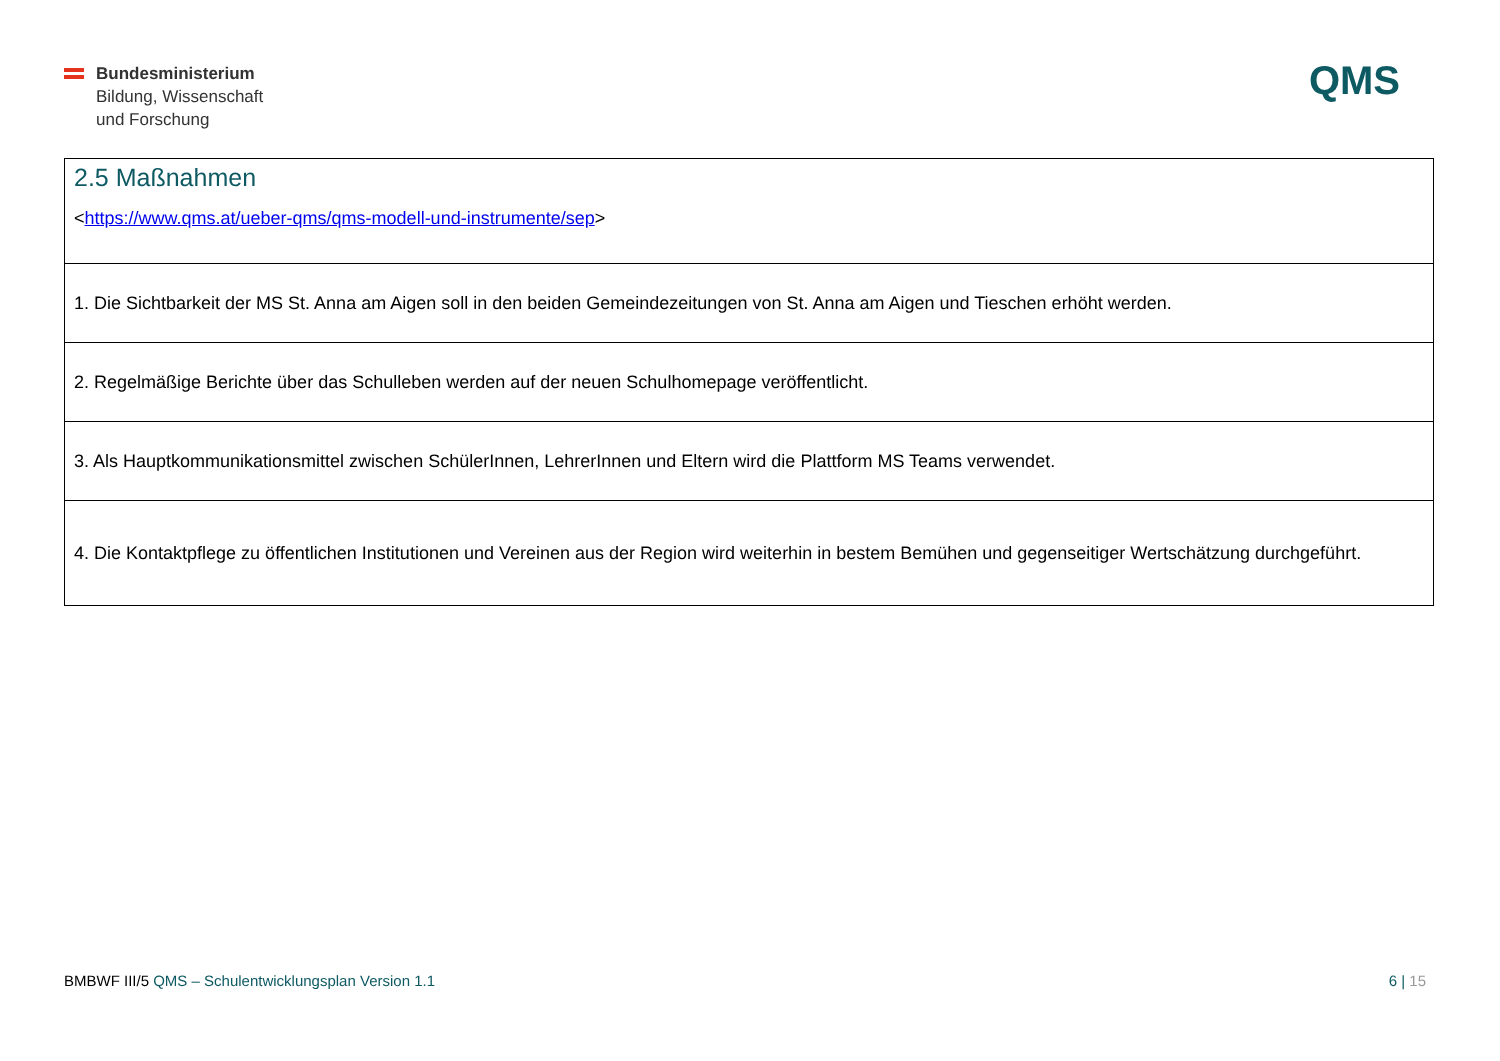Bundesministerium
Bildung, Wissenschaft
und Forschung
QMS
| 2.5 Maßnahmen < https://www.qms.at/ueber-qms/qms-modell-und-instrumente/sep > |
| 1. Die Sichtbarkeit der MS St. Anna am Aigen soll in den beiden Gemeindezeitungen von St. Anna am Aigen und Tieschen erhöht werden. |
| 2. Regelmäßige Berichte über das Schulleben werden auf der neuen Schulhomepage veröffentlicht. |
| 3. Als Hauptkommunikationsmittel zwischen SchülerInnen, LehrerInnen und Eltern wird die Plattform MS Teams verwendet. |
| 4. Die Kontaktpflege zu öffentlichen Institutionen und Vereinen aus der Region wird weiterhin in bestem Bemühen und gegenseitiger Wertschätzung durchgeführt. |
BMBWF III/5 QMS – Schulentwicklungsplan Version 1.1
6 | 15